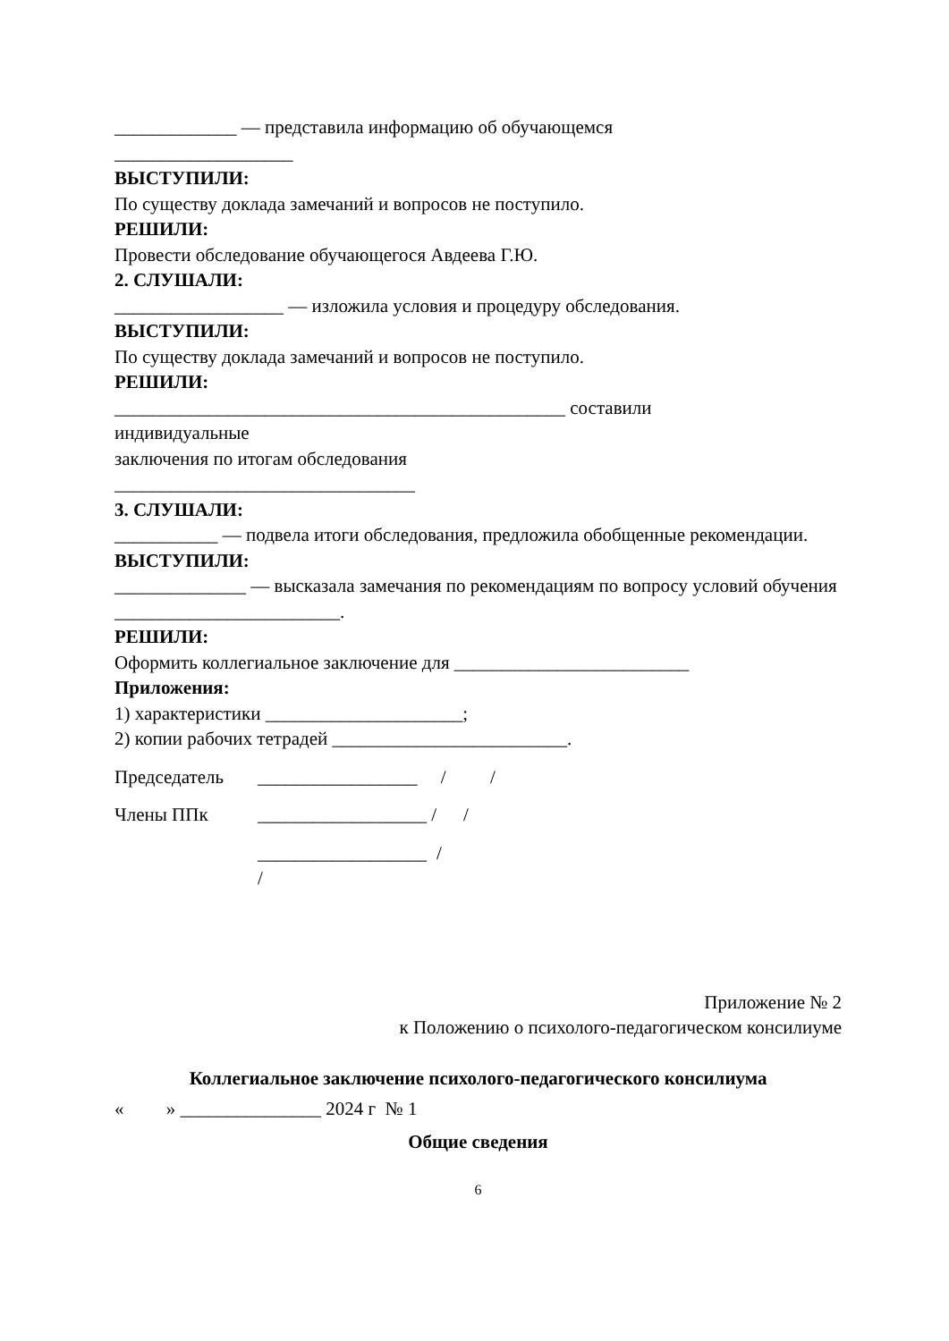_____________ — представила информацию об обучающемся
___________________
ВЫСТУПИЛИ:
По существу доклада замечаний и вопросов не поступило.
РЕШИЛИ:
Провести обследование обучающегося Авдеева Г.Ю.
2. СЛУШАЛИ:
__________________ — изложила условия и процедуру обследования.
ВЫСТУПИЛИ:
По существу доклада замечаний и вопросов не поступило.
РЕШИЛИ:
________________________________________________ составили
индивидуальные
заключения по итогам обследования
________________________________
3. СЛУШАЛИ:
___________ — подвела итоги обследования, предложила обобщенные рекомендации.
ВЫСТУПИЛИ:
______________ — высказала замечания по рекомендациям по вопросу условий обучения ________________________.
РЕШИЛИ:
Оформить коллегиальное заключение для _________________________
Приложения:
1) характеристики _____________________;
2) копии рабочих тетрадей _________________________.
Председатель _________________ / /
Члены ППк __________________ / /
__________________ / /
Приложение № 2
к Положению о психолого-педагогическом консилиуме
Коллегиальное заключение психолого-педагогического консилиума
« » _______________ 2024 г № 1
Общие сведения
6